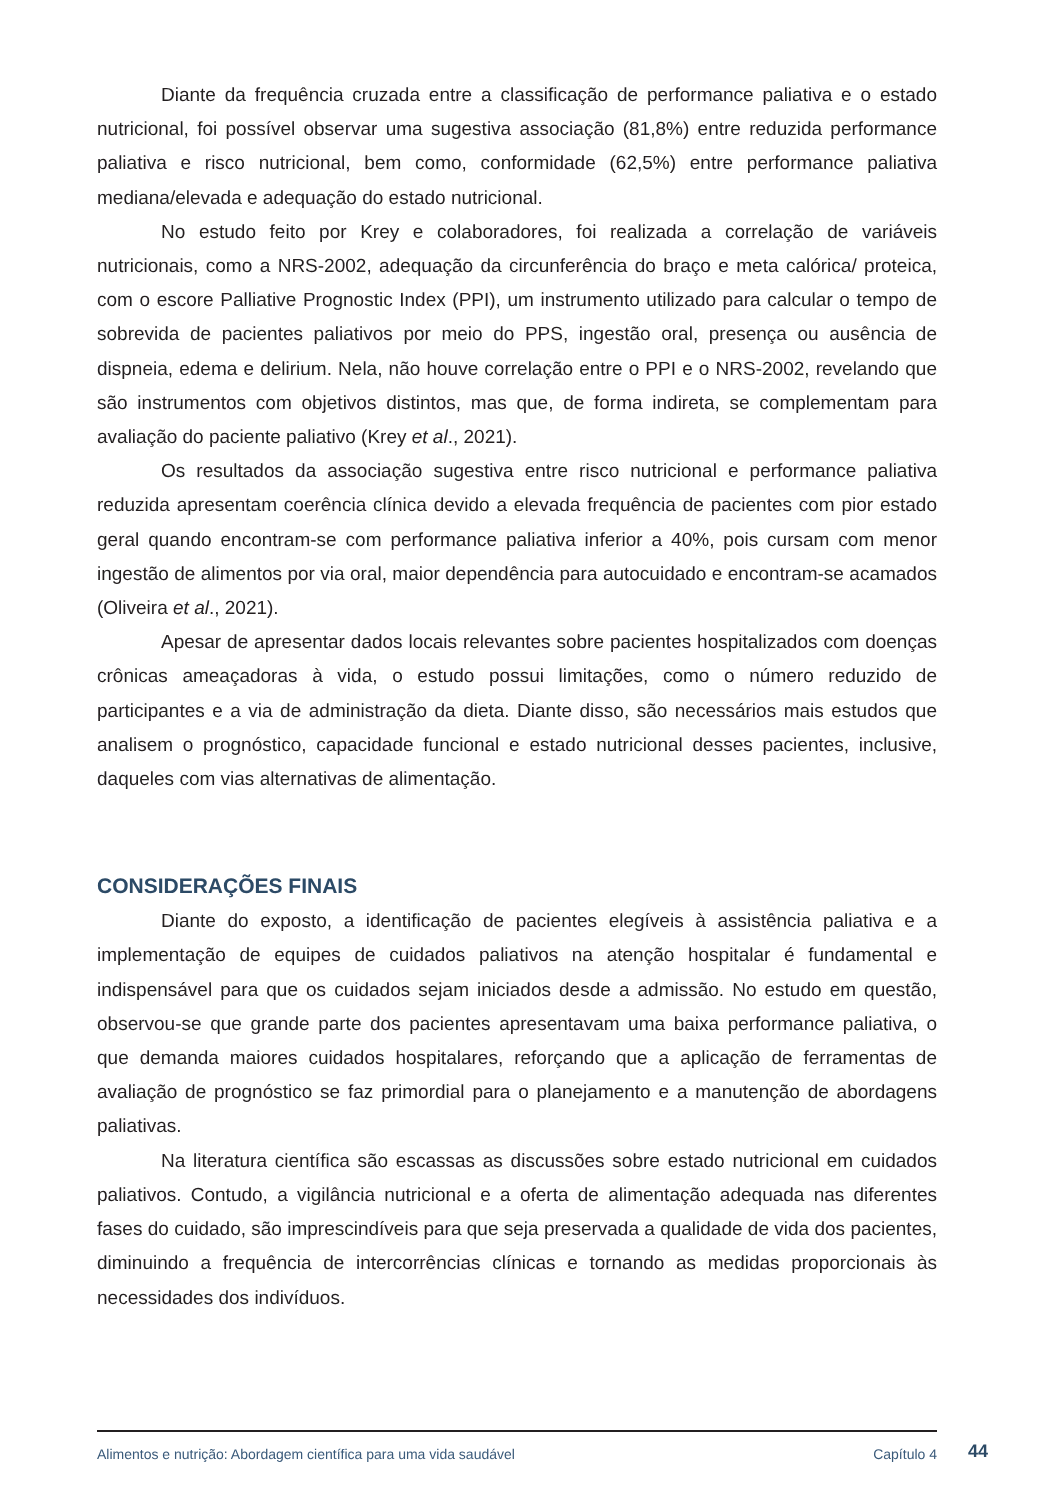Diante da frequência cruzada entre a classificação de performance paliativa e o estado nutricional, foi possível observar uma sugestiva associação (81,8%) entre reduzida performance paliativa e risco nutricional, bem como, conformidade (62,5%) entre performance paliativa mediana/elevada e adequação do estado nutricional.
No estudo feito por Krey e colaboradores, foi realizada a correlação de variáveis nutricionais, como a NRS-2002, adequação da circunferência do braço e meta calórica/ proteica, com o escore Palliative Prognostic Index (PPI), um instrumento utilizado para calcular o tempo de sobrevida de pacientes paliativos por meio do PPS, ingestão oral, presença ou ausência de dispneia, edema e delirium. Nela, não houve correlação entre o PPI e o NRS-2002, revelando que são instrumentos com objetivos distintos, mas que, de forma indireta, se complementam para avaliação do paciente paliativo (Krey et al., 2021).
Os resultados da associação sugestiva entre risco nutricional e performance paliativa reduzida apresentam coerência clínica devido a elevada frequência de pacientes com pior estado geral quando encontram-se com performance paliativa inferior a 40%, pois cursam com menor ingestão de alimentos por via oral, maior dependência para autocuidado e encontram-se acamados (Oliveira et al., 2021).
Apesar de apresentar dados locais relevantes sobre pacientes hospitalizados com doenças crônicas ameaçadoras à vida, o estudo possui limitações, como o número reduzido de participantes e a via de administração da dieta. Diante disso, são necessários mais estudos que analisem o prognóstico, capacidade funcional e estado nutricional desses pacientes, inclusive, daqueles com vias alternativas de alimentação.
CONSIDERAÇÕES FINAIS
Diante do exposto, a identificação de pacientes elegíveis à assistência paliativa e a implementação de equipes de cuidados paliativos na atenção hospitalar é fundamental e indispensável para que os cuidados sejam iniciados desde a admissão. No estudo em questão, observou-se que grande parte dos pacientes apresentavam uma baixa performance paliativa, o que demanda maiores cuidados hospitalares, reforçando que a aplicação de ferramentas de avaliação de prognóstico se faz primordial para o planejamento e a manutenção de abordagens paliativas.
Na literatura científica são escassas as discussões sobre estado nutricional em cuidados paliativos. Contudo, a vigilância nutricional e a oferta de alimentação adequada nas diferentes fases do cuidado, são imprescindíveis para que seja preservada a qualidade de vida dos pacientes, diminuindo a frequência de intercorrências clínicas e tornando as medidas proporcionais às necessidades dos indivíduos.
Alimentos e nutrição: Abordagem científica para uma vida saudável Capítulo 4
44